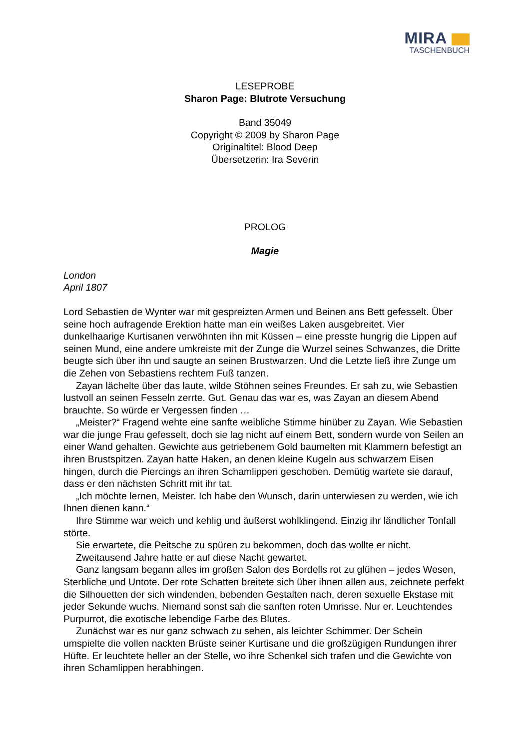MIRA
TASCHENBUCH
LESEPROBE
Sharon Page: Blutrote Versuchung
Band 35049
Copyright © 2009 by Sharon Page
Originaltitel: Blood Deep
Übersetzerin: Ira Severin
PROLOG
Magie
London
April 1807
Lord Sebastien de Wynter war mit gespreizten Armen und Beinen ans Bett gefesselt. Über seine hoch aufragende Erektion hatte man ein weißes Laken ausgebreitet. Vier dunkelhaarige Kurtisanen verwöhnten ihn mit Küssen – eine presste hungrig die Lippen auf seinen Mund, eine andere umkreiste mit der Zunge die Wurzel seines Schwanzes, die Dritte beugte sich über ihn und saugte an seinen Brustwarzen. Und die Letzte ließ ihre Zunge um die Zehen von Sebastiens rechtem Fuß tanzen.
Zayan lächelte über das laute, wilde Stöhnen seines Freundes. Er sah zu, wie Sebastien lustvoll an seinen Fesseln zerrte. Gut. Genau das war es, was Zayan an diesem Abend brauchte. So würde er Vergessen finden …
„Meister?“ Fragend wehte eine sanfte weibliche Stimme hinüber zu Zayan. Wie Sebastien war die junge Frau gefesselt, doch sie lag nicht auf einem Bett, sondern wurde von Seilen an einer Wand gehalten. Gewichte aus getriebenem Gold baumelten mit Klammern befestigt an ihren Brustspitzen. Zayan hatte Haken, an denen kleine Kugeln aus schwarzem Eisen hingen, durch die Piercings an ihren Schamlippen geschoben. Demütig wartete sie darauf, dass er den nächsten Schritt mit ihr tat.
„Ich möchte lernen, Meister. Ich habe den Wunsch, darin unterwiesen zu werden, wie ich Ihnen dienen kann.“
Ihre Stimme war weich und kehlig und äußerst wohlklingend. Einzig ihr ländlicher Tonfall störte.
Sie erwartete, die Peitsche zu spüren zu bekommen, doch das wollte er nicht.
Zweitausend Jahre hatte er auf diese Nacht gewartet.
Ganz langsam begann alles im großen Salon des Bordells rot zu glühen – jedes Wesen, Sterbliche und Untote. Der rote Schatten breitete sich über ihnen allen aus, zeichnete perfekt die Silhouetten der sich windenden, bebenden Gestalten nach, deren sexuelle Ekstase mit jeder Sekunde wuchs. Niemand sonst sah die sanften roten Umrisse. Nur er. Leuchtendes Purpurrot, die exotische lebendige Farbe des Blutes.
Zunächst war es nur ganz schwach zu sehen, als leichter Schimmer. Der Schein umspielte die vollen nackten Brüste seiner Kurtisane und die großzügigen Rundungen ihrer Hüfte. Er leuchtete heller an der Stelle, wo ihre Schenkel sich trafen und die Gewichte von ihren Schamlippen herabhingen.